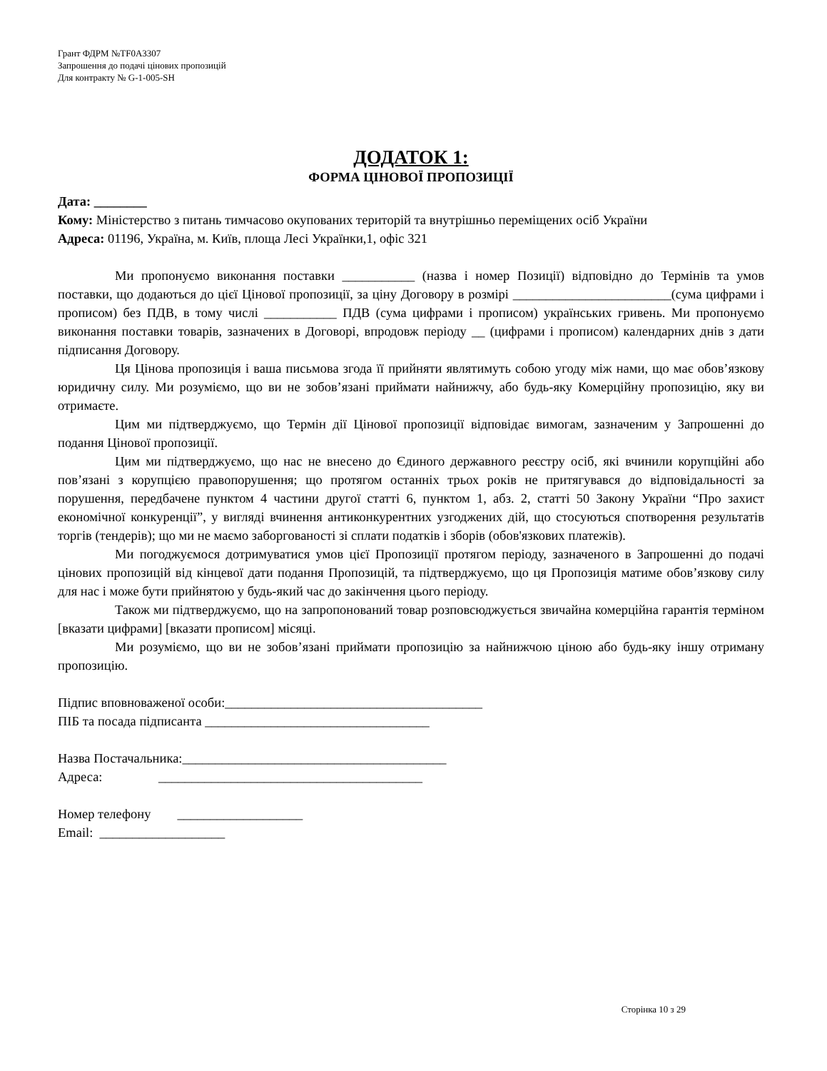Грант ФДРМ №TF0A3307
Запрошення до подачі цінових пропозицій
Для контракту № G-1-005-SH
ДОДАТОК 1:
ФОРМА ЦІНОВОЇ ПРОПОЗИЦІЇ
Дата: ________
Кому: Міністерство з питань тимчасово окупованих територій та внутрішньо переміщених осіб України
Адреса: 01196, Україна, м. Київ, площа Лесі Українки,1, офіс 321
Ми пропонуємо виконання поставки ___________ (назва і номер Позиції) відповідно до Термінів та умов поставки, що додаються до цієї Цінової пропозиції, за ціну Договору в розмірі ________________________(сума цифрами і прописом) без ПДВ, в тому числі ___________ ПДВ (сума цифрами і прописом) українських гривень. Ми пропонуємо виконання поставки товарів, зазначених в Договорі, впродовж періоду __ (цифрами і прописом) календарних днів з дати підписання Договору.
Ця Цінова пропозиція і ваша письмова згода її прийняти являтимуть собою угоду між нами, що має обов’язкову юридичну силу. Ми розуміємо, що ви не зобов’язані приймати найнижчу, або будь-яку Комерційну пропозицію, яку ви отримаєте.
Цим ми підтверджуємо, що Термін дії Цінової пропозиції відповідає вимогам, зазначеним у Запрошенні до подання Цінової пропозиції.
Цим ми підтверджуємо, що нас не внесено до Єдиного державного реєстру осіб, які вчинили корупційні або пов’язані з корупцією правопорушення; що протягом останніх трьох років не притягувався до відповідальності за порушення, передбачене пунктом 4 частини другої статті 6, пунктом 1, абз. 2, статті 50 Закону України “Про захист економічної конкуренції”, у вигляді вчинення антиконкурентних узгоджених дій, що стосуються спотворення результатів торгів (тендерів); що ми не маємо заборгованості зі сплати податків і зборів (обов'язкових платежів).
Ми погоджуємося дотримуватися умов цієї Пропозиції протягом періоду, зазначеного в Запрошенні до подачі цінових пропозицій від кінцевої дати подання Пропозицій, та підтверджуємо, що ця Пропозиція матиме обов’язкову силу для нас і може бути прийнятою у будь-який час до закінчення цього періоду.
Також ми підтверджуємо, що на запропонований товар розповсюджується звичайна комерційна гарантія терміном [вказати цифрами] [вказати прописом] місяці.
Ми розуміємо, що ви не зобов’язані приймати пропозицію за найнижчою ціною або будь-яку іншу отриману пропозицію.
Підпис вповноваженої особи:_______________________________________
ПІБ та посада підписанта __________________________________
Назва Постачальника:________________________________________
Адреса: ________________________________________
Номер телефону ___________________
Email: ___________________
Сторінка 10 з 29